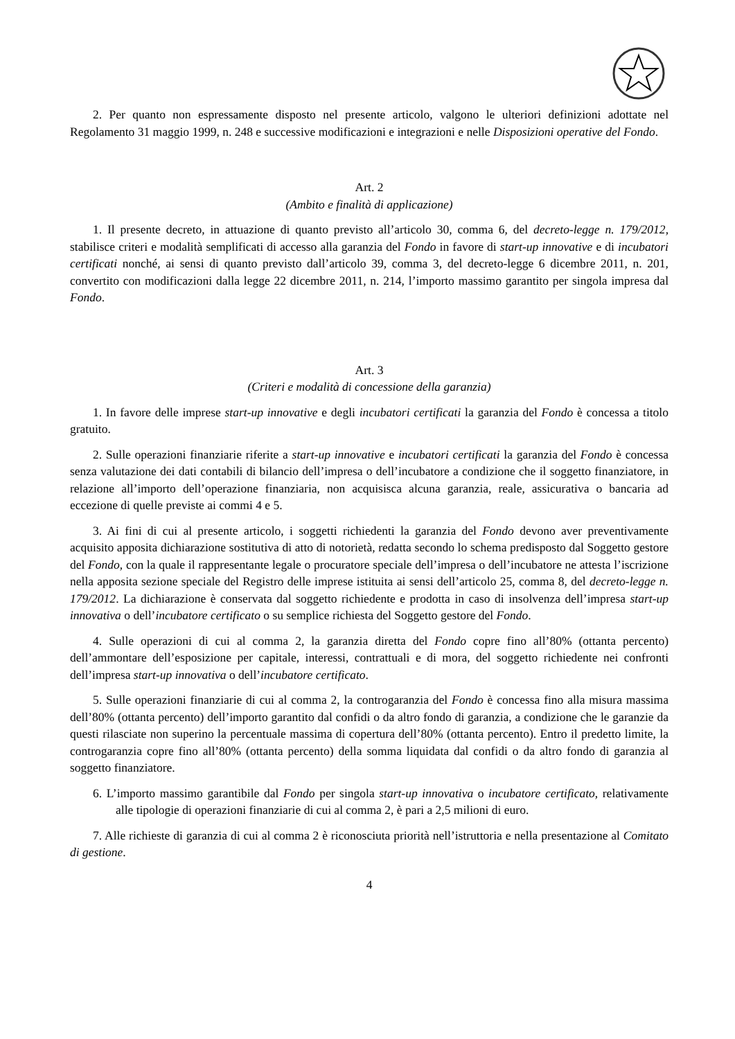2. Per quanto non espressamente disposto nel presente articolo, valgono le ulteriori definizioni adottate nel Regolamento 31 maggio 1999, n. 248 e successive modificazioni e integrazioni e nelle Disposizioni operative del Fondo.
Art. 2
(Ambito e finalità di applicazione)
1. Il presente decreto, in attuazione di quanto previsto all’articolo 30, comma 6, del decreto-legge n. 179/2012, stabilisce criteri e modalità semplificati di accesso alla garanzia del Fondo in favore di start-up innovative e di incubatori certificati nonché, ai sensi di quanto previsto dall’articolo 39, comma 3, del decreto-legge 6 dicembre 2011, n. 201, convertito con modificazioni dalla legge 22 dicembre 2011, n. 214, l’importo massimo garantito per singola impresa dal Fondo.
Art. 3
(Criteri e modalità di concessione della garanzia)
1. In favore delle imprese start-up innovative e degli incubatori certificati la garanzia del Fondo è concessa a titolo gratuito.
2. Sulle operazioni finanziarie riferite a start-up innovative e incubatori certificati la garanzia del Fondo è concessa senza valutazione dei dati contabili di bilancio dell’impresa o dell’incubatore a condizione che il soggetto finanziatore, in relazione all’importo dell’operazione finanziaria, non acquisisca alcuna garanzia, reale, assicurativa o bancaria ad eccezione di quelle previste ai commi 4 e 5.
3. Ai fini di cui al presente articolo, i soggetti richiedenti la garanzia del Fondo devono aver preventivamente acquisito apposita dichiarazione sostitutiva di atto di notorietà, redatta secondo lo schema predisposto dal Soggetto gestore del Fondo, con la quale il rappresentante legale o procuratore speciale dell’impresa o dell’incubatore ne attesta l’iscrizione nella apposita sezione speciale del Registro delle imprese istituita ai sensi dell’articolo 25, comma 8, del decreto-legge n. 179/2012. La dichiarazione è conservata dal soggetto richiedente e prodotta in caso di insolvenza dell’impresa start-up innovativa o dell’incubatore certificato o su semplice richiesta del Soggetto gestore del Fondo.
4. Sulle operazioni di cui al comma 2, la garanzia diretta del Fondo copre fino all’80% (ottanta percento) dell’ammontare dell’esposizione per capitale, interessi, contrattuali e di mora, del soggetto richiedente nei confronti dell’impresa start-up innovativa o dell’incubatore certificato.
5. Sulle operazioni finanziarie di cui al comma 2, la controgaranzia del Fondo è concessa fino alla misura massima dell’80% (ottanta percento) dell’importo garantito dal confidi o da altro fondo di garanzia, a condizione che le garanzie da questi rilasciate non superino la percentuale massima di copertura dell’80% (ottanta percento). Entro il predetto limite, la controgaranzia copre fino all’80% (ottanta percento) della somma liquidata dal confidi o da altro fondo di garanzia al soggetto finanziatore.
6. L’importo massimo garantibile dal Fondo per singola start-up innovativa o incubatore certificato, relativamente alle tipologie di operazioni finanziarie di cui al comma 2, è pari a 2,5 milioni di euro.
7. Alle richieste di garanzia di cui al comma 2 è riconosciuta priorità nell’istruttoria e nella presentazione al Comitato di gestione.
4